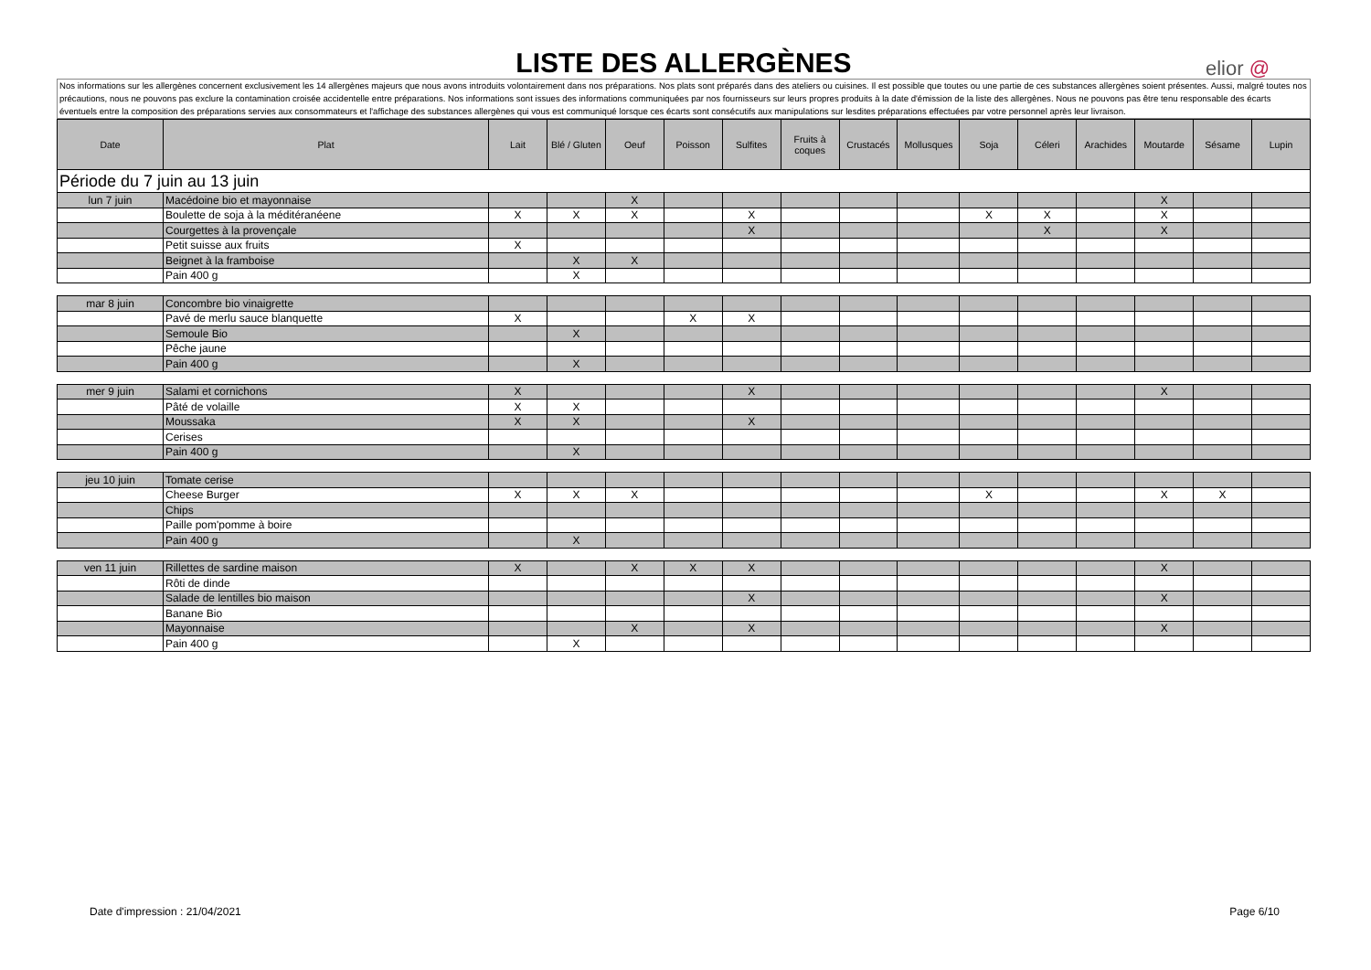LISTE DES ALLERGÈNES
elior @
Nos informations sur les allergènes concernent exclusivement les 14 allergènes majeurs que nous avons introduits volontairement dans nos préparations. Nos plats sont préparés dans des ateliers ou cuisines. Il est possible que toutes ou une partie de ces substances allergènes soient présentes. Aussi, malgré toutes nos précautions, nous ne pouvons pas exclure la contamination croisée accidentelle entre préparations. Nos informations sont issues des informations communiquées par nos fournisseurs sur leurs propres produits à la date d'émission de la liste des allergènes. Nous ne pouvons pas être tenu responsable des écarts éventuels entre la composition des préparations servies aux consommateurs et l'affichage des substances allergènes qui vous est communiqué lorsque ces écarts sont consécutifs aux manipulations sur lesdites préparations effectuées par votre personnel après leur livraison.
| Date | Plat | Lait | Blé / Gluten | Oeuf | Poisson | Sulfites | Fruits à coques | Crustacés | Mollusques | Soja | Céleri | Arachides | Moutarde | Sésame | Lupin |
| --- | --- | --- | --- | --- | --- | --- | --- | --- | --- | --- | --- | --- | --- | --- | --- |
| Période du 7 juin au 13 juin | | | | | | | | | | | | | | | |
| lun 7 juin | Macédoine bio et mayonnaise | | | X | | | | | | | | | X | | |
| | Boulette de soja à la méditéranéene | X | X | X | | X | | | | X | X | | X | | |
| | Courgettes à la provençale | | | | | X | | | | | X | | X | | |
| | Petit suisse aux fruits | X | | | | | | | | | | | | | |
| | Beignet à la framboise | | X | X | | | | | | | | | | | |
| | Pain 400 g | | X | | | | | | | | | | | | |
| mar 8 juin | Concombre bio vinaigrette | | | | | | | | | | | | | | |
| | Pavé de merlu sauce blanquette | X | | | X | X | | | | | | | | | |
| | Semoule Bio | | X | | | | | | | | | | | | |
| | Pêche jaune | | | | | | | | | | | | | | |
| | Pain 400 g | | X | | | | | | | | | | | | |
| mer 9 juin | Salami et cornichons | X | | | | X | | | | | | | X | | |
| | Pâté de volaille | X | X | | | | | | | | | | | | |
| | Moussaka | X | X | | | X | | | | | | | | | |
| | Cerises | | | | | | | | | | | | | | |
| | Pain 400 g | | X | | | | | | | | | | | | |
| jeu 10 juin | Tomate cerise | | | | | | | | | | | | | | |
| | Cheese Burger | X | X | X | | | | | | X | | | X | X | |
| | Chips | | | | | | | | | | | | | | |
| | Paille pom'pomme à boire | | | | | | | | | | | | | | |
| | Pain 400 g | | X | | | | | | | | | | | | |
| ven 11 juin | Rillettes de sardine maison | X | | X | X | X | | | | | | | X | | |
| | Rôti de dinde | | | | | | | | | | | | | | |
| | Salade de lentilles bio maison | | | | | X | | | | | | | X | | |
| | Banane Bio | | | | | | | | | | | | | | |
| | Mayonnaise | | | X | | X | | | | | | | X | | |
| | Pain 400 g | | X | | | | | | | | | | | | |
Date d'impression : 21/04/2021 Page 6/10